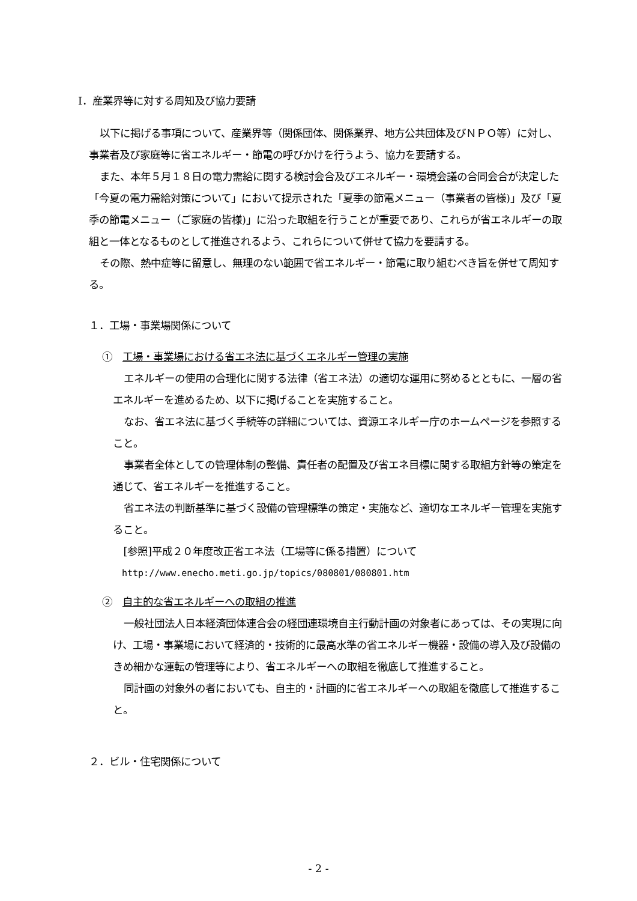Ⅰ．産業界等に対する周知及び協力要請
以下に掲げる事項について、産業界等（関係団体、関係業界、地方公共団体及びＮＰＯ等）に対し、事業者及び家庭等に省エネルギー・節電の呼びかけを行うよう、協力を要請する。
また、本年５月１８日の電力需給に関する検討会合及びエネルギー・環境会議の合同会合が決定した「今夏の電力需給対策について」において提示された「夏季の節電メニュー（事業者の皆様)」及び「夏季の節電メニュー（ご家庭の皆様)」に沿った取組を行うことが重要であり、これらが省エネルギーの取組と一体となるものとして推進されるよう、これらについて併せて協力を要請する。
その際、熱中症等に留意し、無理のない範囲で省エネルギー・節電に取り組むべき旨を併せて周知する。
１．工場・事業場関係について
①　工場・事業場における省エネ法に基づくエネルギー管理の実施
エネルギーの使用の合理化に関する法律（省エネ法）の適切な運用に努めるとともに、一層の省エネルギーを進めるため、以下に掲げることを実施すること。
なお、省エネ法に基づく手続等の詳細については、資源エネルギー庁のホームページを参照すること。
事業者全体としての管理体制の整備、責任者の配置及び省エネ目標に関する取組方針等の策定を通じて、省エネルギーを推進すること。
省エネ法の判断基準に基づく設備の管理標準の策定・実施など、適切なエネルギー管理を実施すること。
[参照]平成２０年度改正省エネ法（工場等に係る措置）について
http://www.enecho.meti.go.jp/topics/080801/080801.htm
②　自主的な省エネルギーへの取組の推進
一般社団法人日本経済団体連合会の経団連環境自主行動計画の対象者にあっては、その実現に向け、工場・事業場において経済的・技術的に最高水準の省エネルギー機器・設備の導入及び設備のきめ細かな運転の管理等により、省エネルギーへの取組を徹底して推進すること。
同計画の対象外の者においても、自主的・計画的に省エネルギーへの取組を徹底して推進すること。
２．ビル・住宅関係について
- 2 -